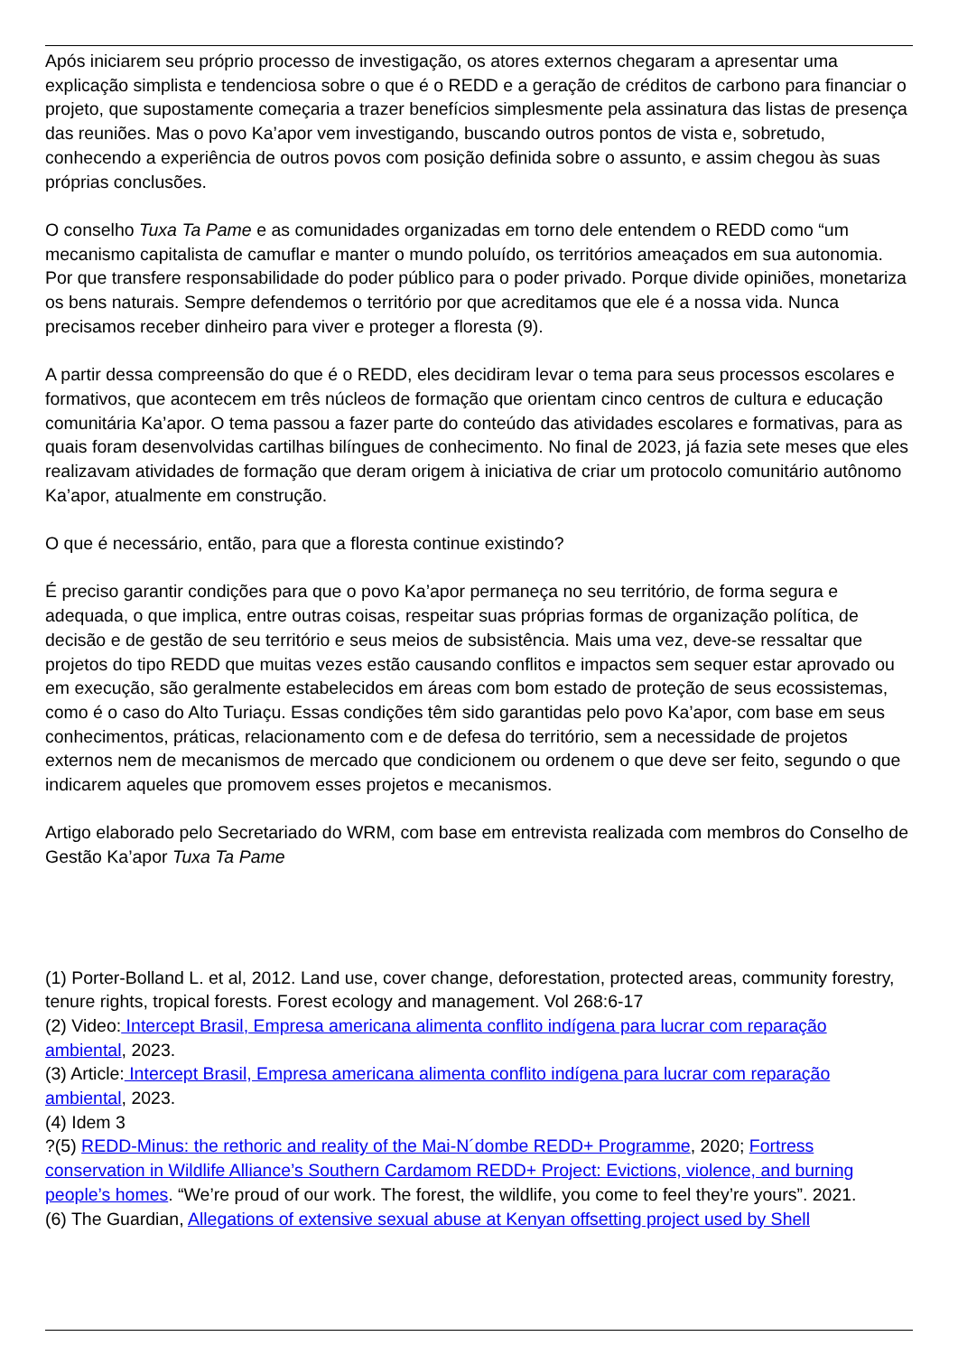Após iniciarem seu próprio processo de investigação, os atores externos chegaram a apresentar uma explicação simplista e tendenciosa sobre o que é o REDD e a geração de créditos de carbono para financiar o projeto, que supostamente começaria a trazer benefícios simplesmente pela assinatura das listas de presença das reuniões. Mas o povo Ka’apor vem investigando, buscando outros pontos de vista e, sobretudo, conhecendo a experiência de outros povos com posição definida sobre o assunto, e assim chegou às suas próprias conclusões.
O conselho Tuxa Ta Pame e as comunidades organizadas em torno dele entendem o REDD como “um mecanismo capitalista de camuflar e manter o mundo poluído, os territórios ameaçados em sua autonomia. Por que transfere responsabilidade do poder público para o poder privado. Porque divide opiniões, monetariza os bens naturais. Sempre defendemos o território por que acreditamos que ele é a nossa vida. Nunca precisamos receber dinheiro para viver e proteger a floresta (9).
A partir dessa compreensão do que é o REDD, eles decidiram levar o tema para seus processos escolares e formativos, que acontecem em três núcleos de formação que orientam cinco centros de cultura e educação comunitária Ka’apor. O tema passou a fazer parte do conteúdo das atividades escolares e formativas, para as quais foram desenvolvidas cartilhas bilíngues de conhecimento. No final de 2023, já fazia sete meses que eles realizavam atividades de formação que deram origem à iniciativa de criar um protocolo comunitário autônomo Ka’apor, atualmente em construção.
O que é necessário, então, para que a floresta continue existindo?
É preciso garantir condições para que o povo Ka’apor permaneça no seu território, de forma segura e adequada, o que implica, entre outras coisas, respeitar suas próprias formas de organização política, de decisão e de gestão de seu território e seus meios de subsistência. Mais uma vez, deve-se ressaltar que projetos do tipo REDD que muitas vezes estão causando conflitos e impactos sem sequer estar aprovado ou em execução, são geralmente estabelecidos em áreas com bom estado de proteção de seus ecossistemas, como é o caso do Alto Turiaçu. Essas condições têm sido garantidas pelo povo Ka’apor, com base em seus conhecimentos, práticas, relacionamento com e de defesa do território, sem a necessidade de projetos externos nem de mecanismos de mercado que condicionem ou ordenem o que deve ser feito, segundo o que indicarem aqueles que promovem esses projetos e mecanismos.
Artigo elaborado pelo Secretariado do WRM, com base em entrevista realizada com membros do Conselho de Gestão Ka’apor Tuxa Ta Pame
(1) Porter-Bolland L. et al, 2012. Land use, cover change, deforestation, protected areas, community forestry, tenure rights, tropical forests. Forest ecology and management. Vol 268:6-17
(2) Video: Intercept Brasil, Empresa americana alimenta conflito indígena para lucrar com reparação ambiental, 2023.
(3) Article: Intercept Brasil, Empresa americana alimenta conflito indígena para lucrar com reparação ambiental, 2023.
(4) Idem 3
?(5) REDD-Minus: the rethoric and reality of the Mai-N´dombe REDD+ Programme, 2020; Fortress conservation in Wildlife Alliance’s Southern Cardamom REDD+ Project: Evictions, violence, and burning people’s homes. “We’re proud of our work. The forest, the wildlife, you come to feel they’re yours”. 2021.
(6) The Guardian, Allegations of extensive sexual abuse at Kenyan offsetting project used by Shell